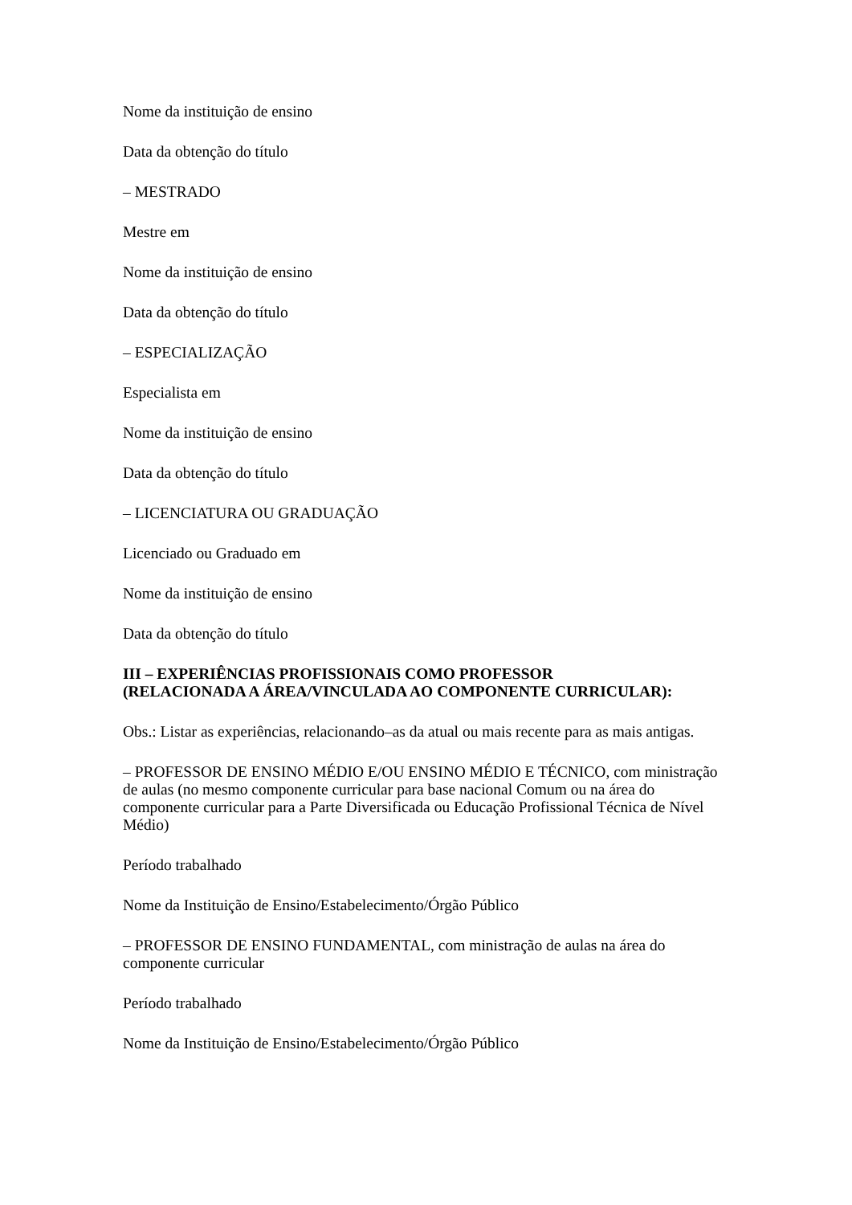Nome da instituição de ensino
Data da obtenção do título
– MESTRADO
Mestre em
Nome da instituição de ensino
Data da obtenção do título
– ESPECIALIZAÇÃO
Especialista em
Nome da instituição de ensino
Data da obtenção do título
– LICENCIATURA OU GRADUAÇÃO
Licenciado ou Graduado em
Nome da instituição de ensino
Data da obtenção do título
III – EXPERIÊNCIAS PROFISSIONAIS COMO PROFESSOR
(RELACIONADA A ÁREA/VINCULADA AO COMPONENTE CURRICULAR):
Obs.: Listar as experiências, relacionando–as da atual ou mais recente para as mais antigas.
– PROFESSOR DE ENSINO MÉDIO E/OU ENSINO MÉDIO E TÉCNICO, com ministração de aulas (no mesmo componente curricular para base nacional Comum ou na área do componente curricular para a Parte Diversificada ou Educação Profissional Técnica de Nível Médio)
Período trabalhado
Nome da Instituição de Ensino/Estabelecimento/Órgão Público
– PROFESSOR DE ENSINO FUNDAMENTAL, com ministração de aulas na área do componente curricular
Período trabalhado
Nome da Instituição de Ensino/Estabelecimento/Órgão Público